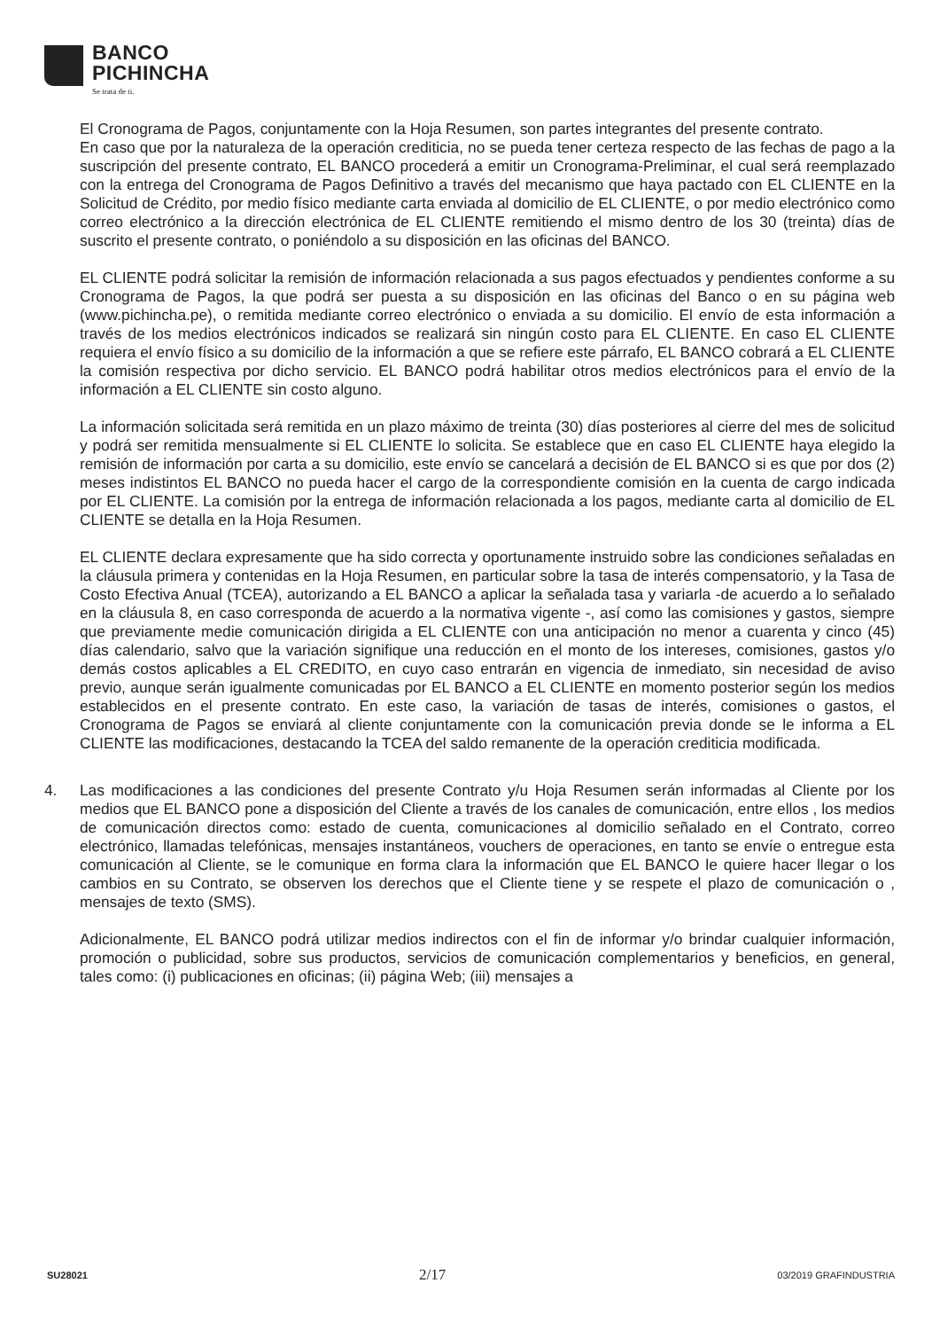BANCO
PICHINCHA
Se trata de ti.
El Cronograma de Pagos, conjuntamente con la Hoja Resumen, son partes integrantes del presente contrato.
En caso que por la naturaleza de la operación crediticia, no se pueda tener certeza respecto de las fechas de pago a la suscripción del presente contrato, EL BANCO procederá a emitir un Cronograma-Preliminar, el cual será reemplazado con la entrega del Cronograma de Pagos Definitivo a través del mecanismo que haya pactado con EL CLIENTE en la Solicitud de Crédito, por medio físico mediante carta enviada al domicilio de EL CLIENTE, o por medio electrónico como correo electrónico a la dirección electrónica de EL CLIENTE remitiendo el mismo dentro de los 30 (treinta) días de suscrito el presente contrato, o poniéndolo a su disposición en las oficinas del BANCO.
EL CLIENTE podrá solicitar la remisión de información relacionada a sus pagos efectuados y pendientes conforme a su Cronograma de Pagos, la que podrá ser puesta a su disposición en las oficinas del Banco o en su página web (www.pichincha.pe), o remitida mediante correo electrónico o enviada a su domicilio. El envío de esta información a través de los medios electrónicos indicados se realizará sin ningún costo para EL CLIENTE. En caso EL CLIENTE requiera el envío físico a su domicilio de la información a que se refiere este párrafo, EL BANCO cobrará a EL CLIENTE la comisión respectiva por dicho servicio. EL BANCO podrá habilitar otros medios electrónicos para el envío de la información a EL CLIENTE sin costo alguno.
La información solicitada será remitida en un plazo máximo de treinta (30) días posteriores al cierre del mes de solicitud y podrá ser remitida mensualmente si EL CLIENTE lo solicita. Se establece que en caso EL CLIENTE haya elegido la remisión de información por carta a su domicilio, este envío se cancelará a decisión de EL BANCO si es que por dos (2) meses indistintos EL BANCO no pueda hacer el cargo de la correspondiente comisión en la cuenta de cargo indicada por EL CLIENTE. La comisión por la entrega de información relacionada a los pagos, mediante carta al domicilio de EL CLIENTE se detalla en la Hoja Resumen.
EL CLIENTE declara expresamente que ha sido correcta y oportunamente instruido sobre las condiciones señaladas en la cláusula primera y contenidas en la Hoja Resumen, en particular sobre la tasa de interés compensatorio, y la Tasa de Costo Efectiva Anual (TCEA), autorizando a EL BANCO a aplicar la señalada tasa y variarla -de acuerdo a lo señalado en la cláusula 8, en caso corresponda de acuerdo a la normativa vigente -, así como las comisiones y gastos, siempre que previamente medie comunicación dirigida a EL CLIENTE con una anticipación no menor a cuarenta y cinco (45) días calendario, salvo que la variación signifique una reducción en el monto de los intereses, comisiones, gastos y/o demás costos aplicables a EL CREDITO, en cuyo caso entrarán en vigencia de inmediato, sin necesidad de aviso previo, aunque serán igualmente comunicadas por EL BANCO a EL CLIENTE en momento posterior según los medios establecidos en el presente contrato. En este caso, la variación de tasas de interés, comisiones o gastos, el Cronograma de Pagos se enviará al cliente conjuntamente con la comunicación previa donde se le informa a EL CLIENTE las modificaciones, destacando la TCEA del saldo remanente de la operación crediticia modificada.
4. Las modificaciones a las condiciones del presente Contrato y/u Hoja Resumen serán informadas al Cliente por los medios que EL BANCO pone a disposición del Cliente a través de los canales de comunicación, entre ellos , los medios de comunicación directos como: estado de cuenta, comunicaciones al domicilio señalado en el Contrato, correo electrónico, llamadas telefónicas, mensajes instantáneos, vouchers de operaciones, en tanto se envíe o entregue esta comunicación al Cliente, se le comunique en forma clara la información que EL BANCO le quiere hacer llegar o los cambios en su Contrato, se observen los derechos que el Cliente tiene y se respete el plazo de comunicación o , mensajes de texto (SMS).
Adicionalmente, EL BANCO podrá utilizar medios indirectos con el fin de informar y/o brindar cualquier información, promoción o publicidad, sobre sus productos, servicios de comunicación complementarios y beneficios, en general, tales como: (i) publicaciones en oficinas; (ii) página Web; (iii) mensajes a
SU28021 2/17 03/2019 GRAFINDUSTRIA